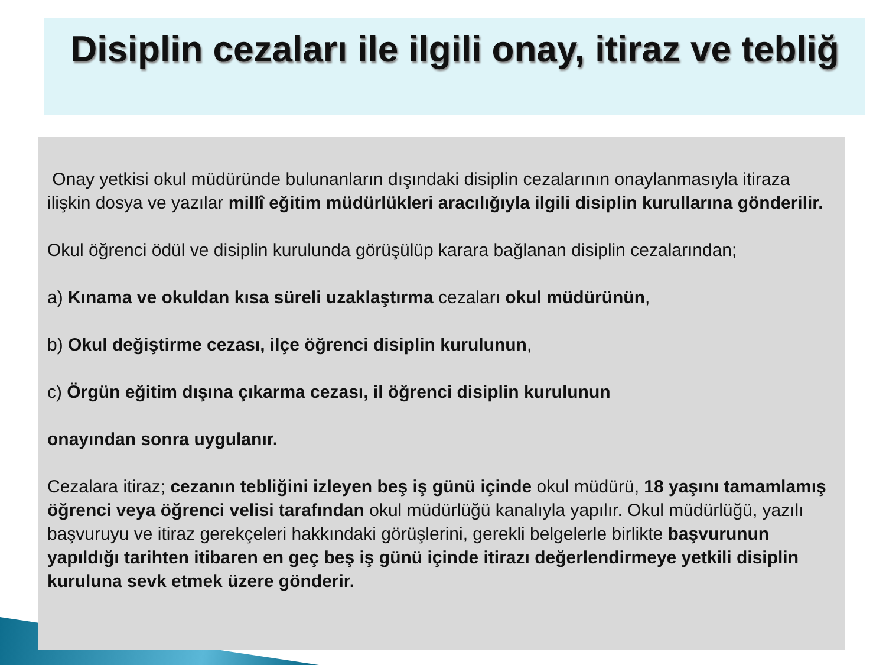Disiplin cezaları ile ilgili onay, itiraz ve tebliğ
Onay yetkisi okul müdüründe bulunanların dışındaki disiplin cezalarının onaylanmasıyla itiraza ilişkin dosya ve yazılar millî eğitim müdürlükleri aracılığıyla ilgili disiplin kurullarına gönderilir.
Okul öğrenci ödül ve disiplin kurulunda görüşülüp karara bağlanan disiplin cezalarından;
a) Kınama ve okuldan kısa süreli uzaklaştırma cezaları okul müdürünün,
b) Okul değiştirme cezası, ilçe öğrenci disiplin kurulunun,
c) Örgün eğitim dışına çıkarma cezası, il öğrenci disiplin kurulunun
onayından sonra uygulanır.
Cezalara itiraz; cezanın tebliğini izleyen beş iş günü içinde okul müdürü, 18 yaşını tamamlamış öğrenci veya öğrenci velisi tarafından okul müdürlüğü kanalıyla yapılır. Okul müdürlüğü, yazılı başvuruyu ve itiraz gerekçeleri hakkındaki görüşlerini, gerekli belgelerle birlikte başvurunun yapıldığı tarihten itibaren en geç beş iş günü içinde itirazı değerlendirmeye yetkili disiplin kuruluna sevk etmek üzere gönderir.